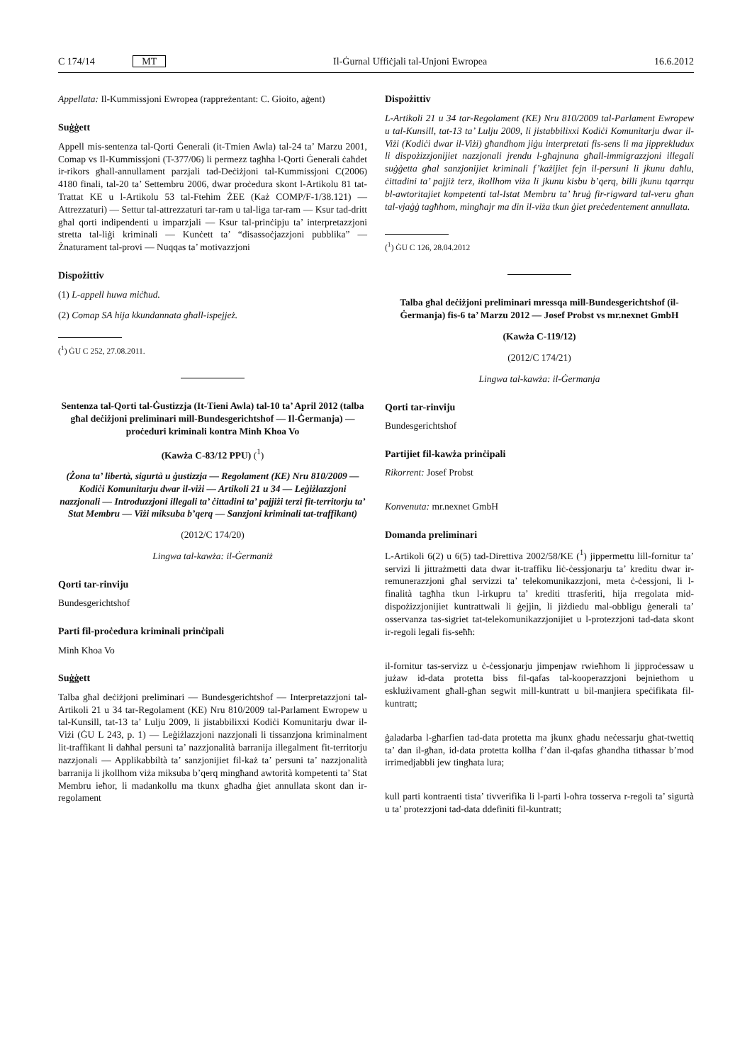C 174/14 MT Il-Ġurnal Uffiċjali tal-Unjoni Ewropea 16.6.2012
Appellata: Il-Kummissjoni Ewropea (rappreżentant: C. Gioito, aġent)
Suġġett
Appell mis-sentenza tal-Qorti Ġenerali (it-Tmien Awla) tal-24 ta’ Marzu 2001, Comap vs Il-Kummissjoni (T-377/06) li permezz tagħha l-Qorti Ġenerali ċaħdet ir-rikors għall-annullament parzjali tad-Deċiżjoni tal-Kummissjoni C(2006) 4180 finali, tal-20 ta’ Settembru 2006, dwar proċedura skont l-Artikolu 81 tat-Trattat KE u l-Artikolu 53 tal-Ftehim ŻEE (Każ COMP/F-1/38.121) — Attrezzaturi) — Settur tal-attrezzaturi tar-ram u tal-liga tar-ram — Ksur tad-dritt għal qorti indipendenti u imparzjali — Ksur tal-prinċipju ta’ interpretazzjoni stretta tal-liġi kriminali — Kunċett ta’ “disassoċjazzjoni pubblika” — Żnaturament tal-provi — Nuqqas ta’ motivazzjoni
Dispożittiv
(1) L-appell huwa miċħud.
(2) Comap SA hija kkundannata għall-ispejjeż.
(<sup>1</sup>) ĠU C 252, 27.08.2011.
Sentenza tal-Qorti tal-Ġustizzja (It-Tieni Awla) tal-10 ta’ April 2012 (talba għal deċiżjoni preliminari mill-Bundesgerichtshof — Il-Ġermanja) — proċeduri kriminali kontra Minh Khoa Vo
(Kawża C-83/12 PPU) (<sup>1</sup>)
(Żona ta’ libertà, sigurtà u ġustizzja — Regolament (KE) Nru 810/2009 — Kodiċi Komunitarju dwar il-viżi — Artikoli 21 u 34 — Leġiżlazzjoni nazzjonali — Introduzzjoni illegali ta’ ċittadini ta’ pajjiżi terzi fit-territorju ta’ Stat Membru — Viżi miksuba b’qerq — Sanzjoni kriminali tat-traffikant)
(2012/C 174/20)
Lingwa tal-kawża: il-Ġermaniż
Qorti tar-rinviju
Bundesgerichtshof
Parti fil-proċedura kriminali prinċipali
Minh Khoa Vo
Suġġett
Talba għal deċiżjoni preliminari — Bundesgerichtshof — Interpretazzjoni tal-Artikoli 21 u 34 tar-Regolament (KE) Nru 810/2009 tal-Parlament Ewropew u tal-Kunsill, tat-13 ta’ Lulju 2009, li jistabbilixxi Kodiċi Komunitarju dwar il-Viżi (ĠU L 243, p. 1) — Leġiżlazzjoni nazzjonali li tissanzjona kriminalment lit-traffikant li daħħal persuni ta’ nazzjonalità barranija illegalment fit-territorju nazzjonali — Applikabbiltà ta’ sanzjonijiet fil-każ ta’ persuni ta’ nazzjonalità barranija li jkollhom viża miksuba b’qerq mingħand awtorità kompetenti ta’ Stat Membru ieħor, li madankollu ma tkunx għadha ġiet annullata skont dan ir-regolament
Dispożittiv
L-Artikoli 21 u 34 tar-Regolament (KE) Nru 810/2009 tal-Parlament Ewropew u tal-Kunsill, tat-13 ta’ Lulju 2009, li jistabbilixxi Kodiċi Komunitarju dwar il-Viżi (Kodiċi dwar il-Viżi) għandhom jiġu interpretati fis-sens li ma jipprekludux li dispożizzjonijiet nazzjonali jrendu l-għajnuna għall-immigrazzjoni illegali suġġetta għal sanzjonijiet kriminali f’każijiet fejn il-persuni li jkunu daħlu, ċittadini ta’ pajjiż terz, ikollhom viża li jkunu kisbu b’qerq, billi jkunu tqarrqu bl-awtoritajiet kompetenti tal-Istat Membru ta’ ħruġ fir-rigward tal-veru għan tal-vjaġġ tagħhom, mingħajr ma din il-viża tkun ġiet preċedentement annullata.
(<sup>1</sup>) ĠU C 126, 28.04.2012
Talba għal deċiżjoni preliminari mressqa mill-Bundesgerichtshof (il-Ġermanja) fis-6 ta’ Marzu 2012 — Josef Probst vs mr.nexnet GmbH
(Kawża C-119/12)
(2012/C 174/21)
Lingwa tal-kawża: il-Ġermanja
Qorti tar-rinviju
Bundesgerichtshof
Partijiet fil-kawża prinċipali
Rikorrent: Josef Probst
Konvenuta: mr.nexnet GmbH
Domanda preliminari
L-Artikoli 6(2) u 6(5) tad-Direttiva 2002/58/KE (<sup>1</sup>) jippermettu lill-fornitur ta’ servizi li jittrażmetti data dwar it-traffiku liċ-ċessjonarju ta’ kreditu dwar ir-remunerazzjoni għal servizzi ta’ telekomunikazzjoni, meta ċ-ċessjoni, li l-finalità tagħha tkun l-irkupru ta’ krediti ttrasferiti, hija rregolata mid-dispożizzjonijiet kuntrattwali li ġejjin, li jiżdiedu mal-obbligu ġenerali ta’ osservanza tas-sigriet tat-telekomunikazzjonijiet u l-protezzjoni tad-data skont ir-regoli legali fis-seħħ:
il-fornitur tas-servizz u ċ-ċessjonarju jimpenjaw rwieħhom li jipproċessaw u jużaw id-data protetta biss fil-qafas tal-kooperazzjoni bejniethom u esklużivament għall-għan segwit mill-kuntratt u bil-manjiera speċifikata fil-kuntratt;
ġaladarba l-għarfien tad-data protetta ma jkunx għadu neċessarju għat-twettiq ta’ dan il-għan, id-data protetta kollha f’dan il-qafas għandha titħassar b’mod irrimedjabbli jew tingħata lura;
kull parti kontraenti tista’ tivverifika li l-parti l-oħra tosserva r-regoli ta’ sigurtà u ta’ protezzjoni tad-data ddefiniti fil-kuntratt;